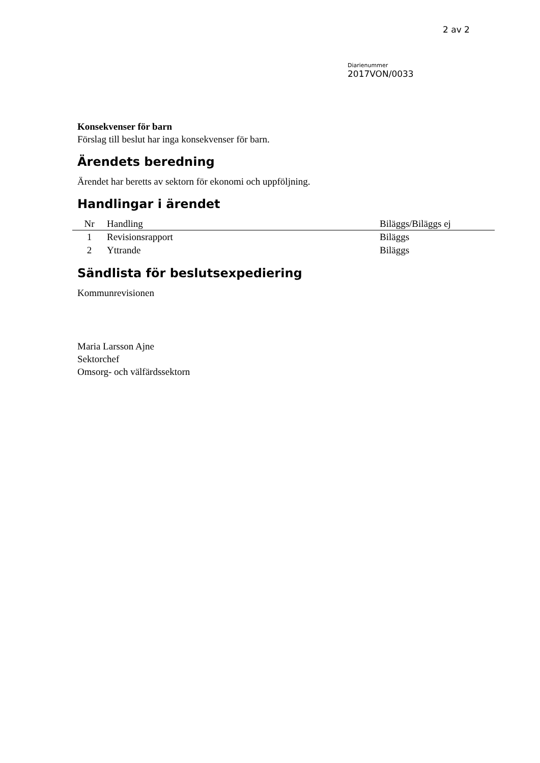2 av 2
Diarienummer
2017VON/0033
Konsekvenser för barn
Förslag till beslut har inga konsekvenser för barn.
Ärendets beredning
Ärendet har beretts av sektorn för ekonomi och uppföljning.
Handlingar i ärendet
| Nr | Handling | Biläggs/Biläggs ej |
| --- | --- | --- |
| 1 | Revisionsrapport | Biläggs |
| 2 | Yttrande | Biläggs |
Sändlista för beslutsexpediering
Kommunrevisionen
Maria Larsson Ajne
Sektorchef
Omsorg- och välfärdssektorn